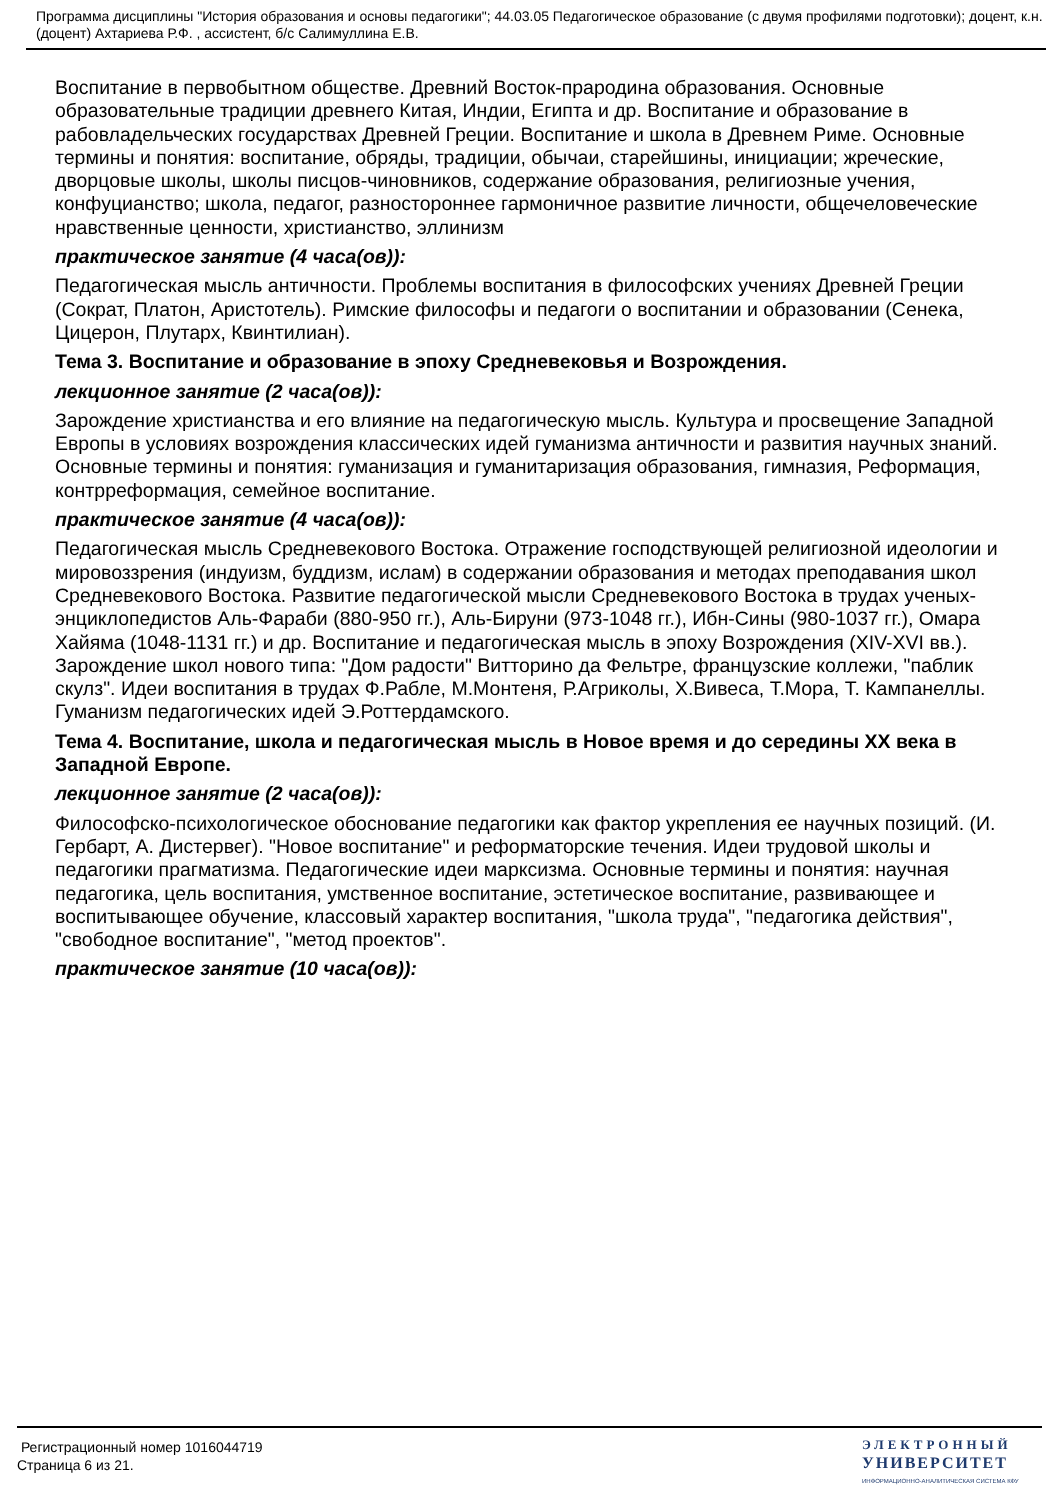Программа дисциплины "История образования и основы педагогики"; 44.03.05 Педагогическое образование (с двумя профилями подготовки); доцент, к.н. (доцент) Ахтариева Р.Ф. , ассистент, б/с Салимуллина Е.В.
Воспитание в первобытном обществе. Древний Восток-прародина образования. Основные образовательные традиции древнего Китая, Индии, Египта и др. Воспитание и образование в рабовладельческих государствах Древней Греции. Воспитание и школа в Древнем Риме. Основные термины и понятия: воспитание, обряды, традиции, обычаи, старейшины, инициации; жреческие, дворцовые школы, школы писцов-чиновников, содержание образования, религиозные учения, конфуцианство; школа, педагог, разностороннее гармоничное развитие личности, общечеловеческие нравственные ценности, христианство, эллинизм
практическое занятие (4 часа(ов)):
Педагогическая мысль античности. Проблемы воспитания в философских учениях Древней Греции (Сократ, Платон, Аристотель). Римские философы и педагоги о воспитании и образовании (Сенека, Цицерон, Плутарх, Квинтилиан).
Тема 3. Воспитание и образование в эпоху Средневековья и Возрождения.
лекционное занятие (2 часа(ов)):
Зарождение христианства и его влияние на педагогическую мысль. Культура и просвещение Западной Европы в условиях возрождения классических идей гуманизма античности и развития научных знаний. Основные термины и понятия: гуманизация и гуманитаризация образования, гимназия, Реформация, контрреформация, семейное воспитание.
практическое занятие (4 часа(ов)):
Педагогическая мысль Средневекового Востока. Отражение господствующей религиозной идеологии и мировоззрения (индуизм, буддизм, ислам) в содержании образования и методах преподавания школ Средневекового Востока. Развитие педагогической мысли Средневекового Востока в трудах ученых-энциклопедистов Аль-Фараби (880-950 гг.), Аль-Бируни (973-1048 гг.), Ибн-Сины (980-1037 гг.), Омара Хайяма (1048-1131 гг.) и др. Воспитание и педагогическая мысль в эпоху Возрождения (XIV-XVI вв.). Зарождение школ нового типа: "Дом радости" Витторино да Фельтре, французские коллежи, "паблик скулз". Идеи воспитания в трудах Ф.Рабле, М.Монтеня, Р.Агриколы, Х.Вивеса, Т.Мора, Т. Кампанеллы. Гуманизм педагогических идей Э.Роттердамского.
Тема 4. Воспитание, школа и педагогическая мысль в Новое время и до середины XX века в Западной Европе.
лекционное занятие (2 часа(ов)):
Философско-психологическое обоснование педагогики как фактор укрепления ее научных позиций. (И. Гербарт, А. Дистервег). "Новое воспитание" и реформаторские течения. Идеи трудовой школы и педагогики прагматизма. Педагогические идеи марксизма. Основные термины и понятия: научная педагогика, цель воспитания, умственное воспитание, эстетическое воспитание, развивающее и воспитывающее обучение, классовый характер воспитания, "школа труда", "педагогика действия", "свободное воспитание", "метод проектов".
практическое занятие (10 часа(ов)):
Регистрационный номер 1016044719
Страница 6 из 21.
ЭЛЕКТРОННЫЙ
УНИВЕРСИТЕТ
ИНФОРМАЦИОННО-АНАЛИТИЧЕСКАЯ СИСТЕМА КФУ